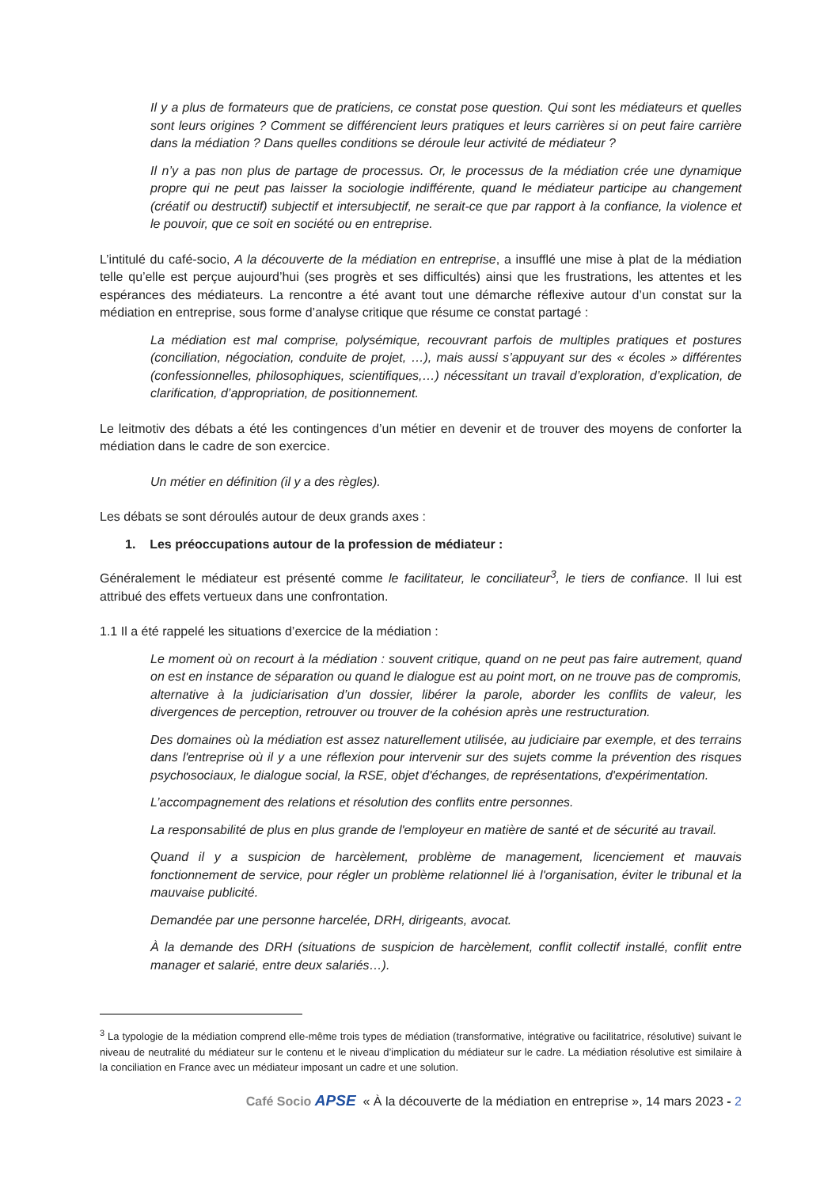Il y a plus de formateurs que de praticiens, ce constat pose question. Qui sont les médiateurs et quelles sont leurs origines ? Comment se différencient leurs pratiques et leurs carrières si on peut faire carrière dans la médiation ? Dans quelles conditions se déroule leur activité de médiateur ?
Il n’y a pas non plus de partage de processus. Or, le processus de la médiation crée une dynamique propre qui ne peut pas laisser la sociologie indifférente, quand le médiateur participe au changement (créatif ou destructif) subjectif et intersubjectif, ne serait-ce que par rapport à la confiance, la violence et le pouvoir, que ce soit en société ou en entreprise.
L’intitulé du café-socio, A la découverte de la médiation en entreprise, a insufflé une mise à plat de la médiation telle qu’elle est perçue aujourd’hui (ses progrès et ses difficultés) ainsi que les frustrations, les attentes et les espérances des médiateurs. La rencontre a été avant tout une démarche réflexive autour d’un constat sur la médiation en entreprise, sous forme d’analyse critique que résume ce constat partagé :
La médiation est mal comprise, polysémique, recouvrant parfois de multiples pratiques et postures (conciliation, négociation, conduite de projet, …), mais aussi s’appuyant sur des « écoles » différentes (confessionnelles, philosophiques, scientifiques,…) nécessitant un travail d’exploration, d’explication, de clarification, d’appropriation, de positionnement.
Le leitmotiv des débats a été les contingences d’un métier en devenir et de trouver des moyens de conforter la médiation dans le cadre de son exercice.
Un métier en définition (il y a des règles).
Les débats se sont déroulés autour de deux grands axes :
1. Les préoccupations autour de la profession de médiateur :
Généralement le médiateur est présenté comme le facilitateur, le conciliateur<sup>3</sup>, le tiers de confiance. Il lui est attribué des effets vertueux dans une confrontation.
1.1 Il a été rappelé les situations d’exercice de la médiation :
Le moment où on recourt à la médiation : souvent critique, quand on ne peut pas faire autrement, quand on est en instance de séparation ou quand le dialogue est au point mort, on ne trouve pas de compromis, alternative à la judiciarisation d’un dossier, libérer la parole, aborder les conflits de valeur, les divergences de perception, retrouver ou trouver de la cohésion après une restructuration.
Des domaines où la médiation est assez naturellement utilisée, au judiciaire par exemple, et des terrains dans l'entreprise où il y a une réflexion pour intervenir sur des sujets comme la prévention des risques psychosociaux, le dialogue social, la RSE, objet d'échanges, de représentations, d'expérimentation.
L’accompagnement des relations et résolution des conflits entre personnes.
La responsabilité de plus en plus grande de l'employeur en matière de santé et de sécurité au travail.
Quand il y a suspicion de harcèlement, problème de management, licenciement et mauvais fonctionnement de service, pour régler un problème relationnel lié à l'organisation, éviter le tribunal et la mauvaise publicité.
Demandée par une personne harcelée, DRH, dirigeants, avocat.
À la demande des DRH (situations de suspicion de harcèlement, conflit collectif installé, conflit entre manager et salarié, entre deux salariés…).
<sup>3</sup> La typologie de la médiation comprend elle-même trois types de médiation (transformative, intégrative ou facilitatrice, résolutive) suivant le niveau de neutralité du médiateur sur le contenu et le niveau d’implication du médiateur sur le cadre. La médiation résolutive est similaire à la conciliation en France avec un médiateur imposant un cadre et une solution.
Café Socio APSE « À la découverte de la médiation en entreprise », 14 mars 2023 - 2